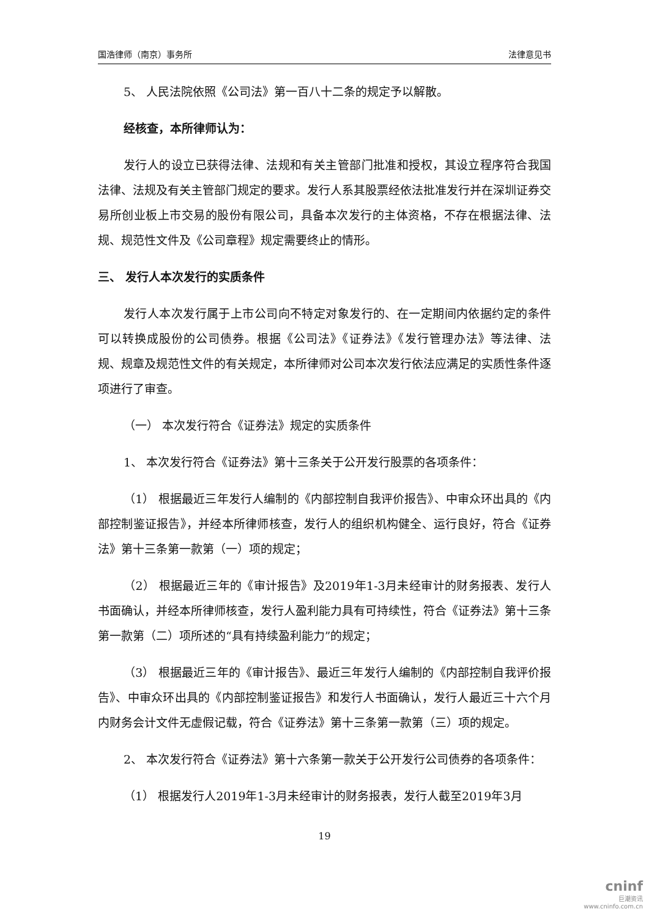国浩律师（南京）事务所 法律意见书
5、 人民法院依照《公司法》第一百八十二条的规定予以解散。
经核查，本所律师认为：
发行人的设立已获得法律、法规和有关主管部门批准和授权，其设立程序符合我国法律、法规及有关主管部门规定的要求。发行人系其股票经依法批准发行并在深圳证券交易所创业板上市交易的股份有限公司，具备本次发行的主体资格，不存在根据法律、法规、规范性文件及《公司章程》规定需要终止的情形。
三、 发行人本次发行的实质条件
发行人本次发行属于上市公司向不特定对象发行的、在一定期间内依据约定的条件可以转换成股份的公司债券。根据《公司法》《证券法》《发行管理办法》等法律、法规、规章及规范性文件的有关规定，本所律师对公司本次发行依法应满足的实质性条件逐项进行了审查。
（一） 本次发行符合《证券法》规定的实质条件
1、 本次发行符合《证券法》第十三条关于公开发行股票的各项条件：
（1） 根据最近三年发行人编制的《内部控制自我评价报告》、中审众环出具的《内部控制鉴证报告》，并经本所律师核查，发行人的组织机构健全、运行良好，符合《证券法》第十三条第一款第（一）项的规定；
（2） 根据最近三年的《审计报告》及2019年1-3月未经审计的财务报表、发行人书面确认，并经本所律师核查，发行人盈利能力具有可持续性，符合《证券法》第十三条第一款第（二）项所述的“具有持续盈利能力”的规定；
（3） 根据最近三年的《审计报告》、最近三年发行人编制的《内部控制自我评价报告》、中审众环出具的《内部控制鉴证报告》和发行人书面确认，发行人最近三十六个月内财务会计文件无虚假记载，符合《证券法》第十三条第一款第（三）项的规定。
2、 本次发行符合《证券法》第十六条第一款关于公开发行公司债券的各项条件：
（1） 根据发行人2019年1-3月未经审计的财务报表，发行人截至2019年3月
19
cninf
巨潮资讯
www.cninfo.com.cn